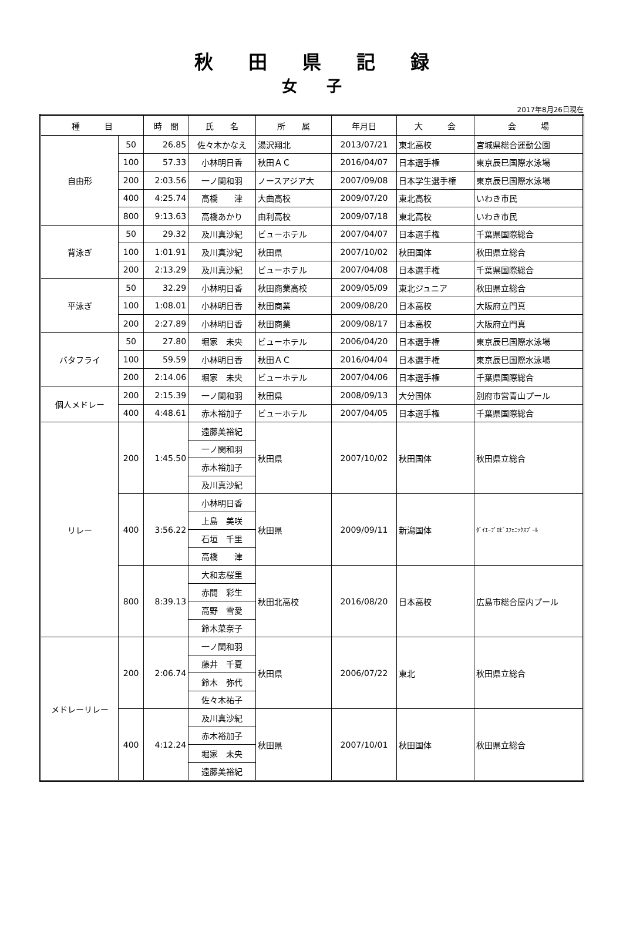秋田県記録
女子
2017年8月26日現在
| 種 目 | | 時 間 | 氏 名 | 所 属 | 年月日 | 大 会 | 会 場 |
| --- | --- | --- | --- | --- | --- | --- | --- |
| 自由形 | 50 | 26.85 | 佐々木かなえ | 湯沢翔北 | 2013/07/21 | 東北高校 | 宮城県総合運動公園 |
| | 100 | 57.33 | 小林明日香 | 秋田ＡＣ | 2016/04/07 | 日本選手権 | 東京辰巳国際水泳場 |
| | 200 | 2:03.56 | 一ノ関和羽 | ノースアジア大 | 2007/09/08 | 日本学生選手権 | 東京辰巳国際水泳場 |
| | 400 | 4:25.74 | 高橋 津 | 大曲高校 | 2009/07/20 | 東北高校 | いわき市民 |
| | 800 | 9:13.63 | 高橋あかり | 由利高校 | 2009/07/18 | 東北高校 | いわき市民 |
| 背泳ぎ | 50 | 29.32 | 及川真沙紀 | ビューホテル | 2007/04/07 | 日本選手権 | 千葉県国際総合 |
| | 100 | 1:01.91 | 及川真沙紀 | 秋田県 | 2007/10/02 | 秋田国体 | 秋田県立総合 |
| | 200 | 2:13.29 | 及川真沙紀 | ビューホテル | 2007/04/08 | 日本選手権 | 千葉県国際総合 |
| 平泳ぎ | 50 | 32.29 | 小林明日香 | 秋田商業高校 | 2009/05/09 | 東北ジュニア | 秋田県立総合 |
| | 100 | 1:08.01 | 小林明日香 | 秋田商業 | 2009/08/20 | 日本高校 | 大阪府立門真 |
| | 200 | 2:27.89 | 小林明日香 | 秋田商業 | 2009/08/17 | 日本高校 | 大阪府立門真 |
| バタフライ | 50 | 27.80 | 堀家 未央 | ビューホテル | 2006/04/20 | 日本選手権 | 東京辰巳国際水泳場 |
| | 100 | 59.59 | 小林明日香 | 秋田ＡＣ | 2016/04/04 | 日本選手権 | 東京辰巳国際水泳場 |
| | 200 | 2:14.06 | 堀家 未央 | ビューホテル | 2007/04/06 | 日本選手権 | 千葉県国際総合 |
| 個人メドレー | 200 | 2:15.39 | 一ノ関和羽 | 秋田県 | 2008/09/13 | 大分国体 | 別府市営青山プール |
| | 400 | 4:48.61 | 赤木裕加子 | ビューホテル | 2007/04/05 | 日本選手権 | 千葉県国際総合 |
| リレー | 200 | 1:45.50 | 遠藤美裕紀 | 秋田県 | 2007/10/02 | 秋田国体 | 秋田県立総合 |
| | | | 一ノ関和羽 | | | | |
| | | | 赤木裕加子 | | | | |
| | | | 及川真沙紀 | | | | |
| | 400 | 3:56.22 | 小林明日香 | 秋田県 | 2009/09/11 | 新潟国体 | ﾀﾞｲｴｰﾌﾟﾛﾋﾞｽﾌｪﾆｯｸｽﾌﾟｰﾙ |
| | | | 上島 美咲 | | | | |
| | | | 石垣 千里 | | | | |
| | | | 高橋 津 | | | | |
| | 800 | 8:39.13 | 大和志桜里 | 秋田北高校 | 2016/08/20 | 日本高校 | 広島市総合屋内プール |
| | | | 赤間 彩生 | | | | |
| | | | 高野 雪愛 | | | | |
| | | | 鈴木菜奈子 | | | | |
| メドレーリレー | 200 | 2:06.74 | 一ノ関和羽 | 秋田県 | 2006/07/22 | 東北 | 秋田県立総合 |
| | | | 藤井 千夏 | | | | |
| | | | 鈴木 弥代 | | | | |
| | | | 佐々木祐子 | | | | |
| | 400 | 4:12.24 | 及川真沙紀 | 秋田県 | 2007/10/01 | 秋田国体 | 秋田県立総合 |
| | | | 赤木裕加子 | | | | |
| | | | 堀家 未央 | | | | |
| | | | 遠藤美裕紀 | | | | |